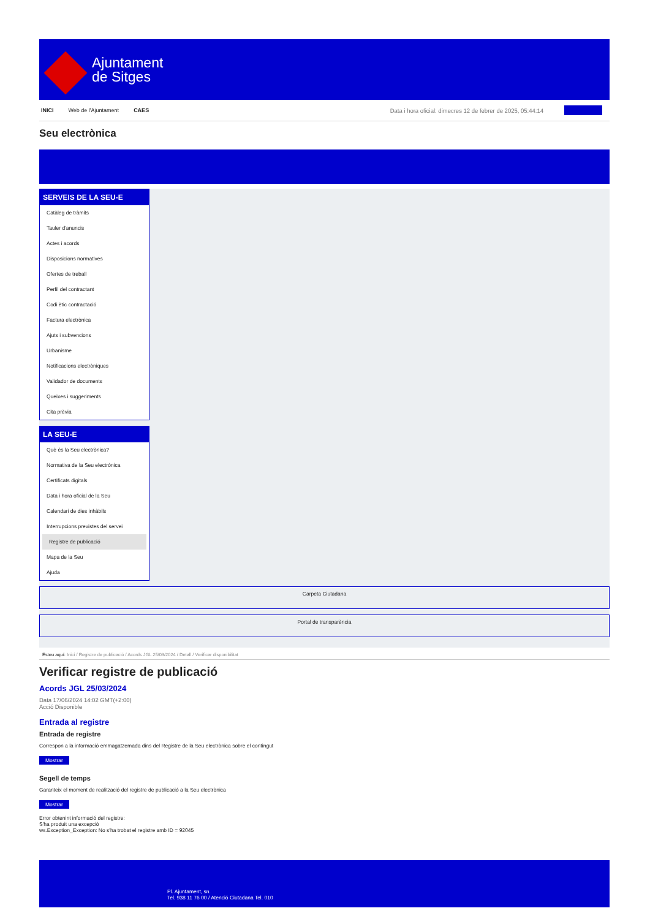Ajuntament
de Sitges
INICI Web de l'Ajuntament CAES Data i hora oficial: dimecres 12 de febrer de 2025, 05:44:14
Seu electrònica
SERVEIS DE LA SEU-E
Catàleg de tràmits
Tauler d'anuncis
Actes i acords
Disposicions normatives
Ofertes de treball
Perfil del contractant
Codi ètic contractació
Factura electrònica
Ajuts i subvencions
Urbanisme
Notificacions electròniques
Validador de documents
Queixes i suggeriments
Cita prèvia
LA SEU-E
Què és la Seu electrònica?
Normativa de la Seu electrònica
Certificats digitals
Data i hora oficial de la Seu
Calendari de dies inhàbils
Interrupcions previstes del servei
Registre de publicació
Mapa de la Seu
Ajuda
Carpeta Ciutadana
Portal de transparència
Esteu aquí: Inici / Registre de publicació / Acords JGL 25/03/2024 / Detall / Verificar disponibilitat
Verificar registre de publicació
Acords JGL 25/03/2024
Data 17/06/2024 14:02 GMT(+2:00)
Acció Disponible
Entrada al registre
Entrada de registre
Correspon a la informació emmagatzemada dins del Registre de la Seu electrònica sobre el contingut
Mostrar
Segell de temps
Garanteix el moment de realització del registre de publicació a la Seu electrònica
Mostrar
Error obtenint informació del registre:
S'ha produit una excepció
ws.Exception_Exception: No s'ha trobat el registre amb ID = 92045
Pl. Ajuntament, sn.
Tel. 938 11 76 00 / Atenció Ciutadana Tel. 010